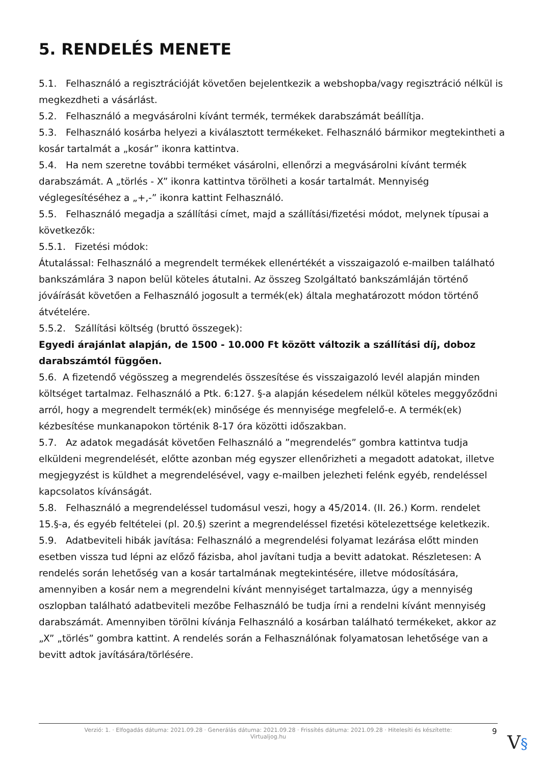5. RENDELÉS MENETE
5.1. Felhasználó a regisztrációját követően bejelentkezik a webshopba/vagy regisztráció nélkül is megkezdheti a vásárlást.
5.2. Felhasználó a megvásárolni kívánt termék, termékek darabszámát beállítja.
5.3. Felhasználó kosárba helyezi a kiválasztott termékeket. Felhasználó bármikor megtekintheti a kosár tartalmát a „kosár” ikonra kattintva.
5.4. Ha nem szeretne további terméket vásárolni, ellenőrzi a megvásárolni kívánt termék darabszámát. A „törlés - X” ikonra kattintva törölheti a kosár tartalmát. Mennyiség véglegesítéséhez a „+,-” ikonra kattint Felhasználó.
5.5. Felhasználó megadja a szállítási címet, majd a szállítási/fizetési módot, melynek típusai a következők:
5.5.1. Fizetési módok:
Átutalással: Felhasználó a megrendelt termékek ellenértékét a visszaigazoló e-mailben található bankszámlára 3 napon belül köteles átutalni. Az összeg Szolgáltató bankszámláján történő jóváírását követően a Felhasználó jogosult a termék(ek) általa meghatározott módon történő átvételére.
5.5.2. Szállítási költség (bruttó összegek):
Egyedi árajánlat alapján, de 1500 - 10.000 Ft között változik a szállítási díj, doboz darabszámtól függően.
5.6. A fizetendő végösszeg a megrendelés összesítése és visszaigazoló levél alapján minden költséget tartalmaz. Felhasználó a Ptk. 6:127. §-a alapján késedelem nélkül köteles meggyőződni arról, hogy a megrendelt termék(ek) minősége és mennyisége megfelelő-e. A termék(ek) kézbesítése munkanapokon történik 8-17 óra közötti időszakban.
5.7. Az adatok megadását követően Felhasználó a ”megrendelés” gombra kattintva tudja elküldeni megrendelését, előtte azonban még egyszer ellenőrizheti a megadott adatokat, illetve megjegyzést is küldhet a megrendelésével, vagy e-mailben jelezheti felénk egyéb, rendeléssel kapcsolatos kívánságát.
5.8. Felhasználó a megrendeléssel tudomásul veszi, hogy a 45/2014. (II. 26.) Korm. rendelet 15.§-a, és egyéb feltételei (pl. 20.§) szerint a megrendeléssel fizetési kötelezettsége keletkezik.
5.9. Adatbeviteli hibák javítása: Felhasználó a megrendelési folyamat lezárása előtt minden esetben vissza tud lépni az előző fázisba, ahol javítani tudja a bevitt adatokat. Részletesen: A rendelés során lehetőség van a kosár tartalmának megtekintésére, illetve módosítására, amennyiben a kosár nem a megrendelni kívánt mennyiséget tartalmazza, úgy a mennyiség oszlopban található adatbeviteli mezőbe Felhasználó be tudja írni a rendelni kívánt mennyiség darabszámát. Amennyiben törölni kívánja Felhasználó a kosárban található termékeket, akkor az „X” „törlés” gombra kattint. A rendelés során a Felhasználónak folyamatosan lehetősége van a bevitt adtok javítására/törlésére.
Verzió: 1. · Elfogadás dátuma: 2021.09.28 · Generálás dátuma: 2021.09.28 · Frissítés dátuma: 2021.09.28 · Hitelesíti és készítette:
Virtualjog.hu
9
V§